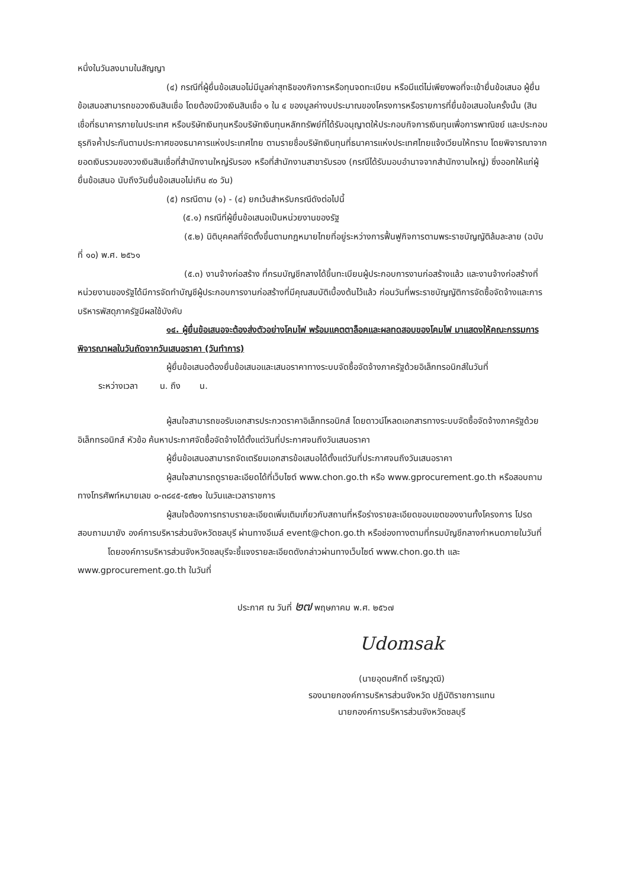หนึ่งในวันลงนามในสัญญา
(๔) กรณีที่ผู้ยื่นข้อเสนอไม่มีมูลค่าสุทธิของกิจการหรือทุนจดทะเบียน หรือมีแต่ไม่เพียงพอที่จะเข้ายื่นข้อเสนอ ผู้ยื่นข้อเสนอสามารถขอวงเงินสินเชื่อ โดยต้องมีวงเงินสินเชื่อ ๑ ใน ๔ ของมูลค่างบประมาณของโครงการหรือรายการที่ยื่นข้อเสนอในครั้งนั้น (สินเชื่อที่ธนาคารภายในประเทศ หรือบริษัทเงินทุนหรือบริษัทเงินทุนหลักทรัพย์ที่ได้รับอนุญาตให้ประกอบกิจการเงินทุนเพื่อการพาณิชย์ และประกอบธุรกิจค้ำประกันตามประกาศของธนาคารแห่งประเทศไทย ตามรายชื่อบริษัทเงินทุนที่ธนาคารแห่งประเทศไทยแจ้งเวียนให้ทราบ โดยพิจารณาจากยอดเงินรวมของวงเงินสินเชื่อที่สำนักงานใหญ่รับรอง หรือที่สำนักงานสาขารับรอง (กรณีได้รับมอบอำนาจจากสำนักงานใหญ่) ซึ่งออกให้แก่ผู้ยื่นข้อเสนอ นับถึงวันยื่นข้อเสนอไม่เกิน ๙๐ วัน)
(๕) กรณีตาม (๑) - (๔) ยกเว้นสำหรับกรณีดังต่อไปนี้
(๕.๑) กรณีที่ผู้ยื่นข้อเสนอเป็นหน่วยงานของรัฐ
(๕.๒) นิติบุคคลที่จัดตั้งขึ้นตามกฎหมายไทยที่อยู่ระหว่างการฟื้นฟูกิจการตามพระราชบัญญัติล้มละลาย (ฉบับที่ ๑๐) พ.ศ. ๒๕๖๑
(๕.๓) งานจ้างก่อสร้าง ที่กรมบัญชีกลางได้ขึ้นทะเบียนผู้ประกอบการงานก่อสร้างแล้ว และงานจ้างก่อสร้างที่หน่วยงานของรัฐได้มีการจัดทำบัญชีผู้ประกอบการงานก่อสร้างที่มีคุณสมบัติเบื้องต้นไว้แล้ว ก่อนวันที่พระราชบัญญัติการจัดซื้อจัดจ้างและการบริหารพัสดุภาครัฐมีผลใช้บังคับ
๑๔. ผู้ยื่นข้อเสนอจะต้องส่งตัวอย่างโคมไฟ พร้อมแคตตาล็อคและผลทดสอบของโคมไฟ มาแสดงให้คณะกรรมการพิจารณาผลในวันถัดจากวันเสนอราคา (วันทำการ)
ผู้ยื่นข้อเสนอต้องยื่นข้อเสนอและเสนอราคาทางระบบจัดซื้อจัดจ้างภาครัฐด้วยอิเล็กทรอนิกส์ในวันที่
ระหว่างเวลา น. ถึง น.
ผู้สนใจสามารถขอรับเอกสารประกวดราคาอิเล็กทรอนิกส์ โดยดาวน์โหลดเอกสารทางระบบจัดซื้อจัดจ้างภาครัฐด้วยอิเล็กทรอนิกส์ หัวข้อ ค้นหาประกาศจัดซื้อจัดจ้างได้ตั้งแต่วันที่ประกาศจนถึงวันเสนอราคา
ผู้ยื่นข้อเสนอสามารถจัดเตรียมเอกสารข้อเสนอได้ตั้งแต่วันที่ประกาศจนถึงวันเสนอราคา
ผู้สนใจสามารถดูรายละเอียดได้ที่เว็บไซต์ www.chon.go.th หรือ www.gprocurement.go.th หรือสอบถามทางโทรศัพท์หมายเลข ๐-๓๘๔๕-๕๙๒๑ ในวันและเวลาราชการ
ผู้สนใจต้องการทราบรายละเอียดเพิ่มเติมเกี่ยวกับสถานที่หรือร่างรายละเอียดขอบเขตของงานทั้งโครงการ โปรดสอบถามมายัง องค์การบริหารส่วนจังหวัดชลบุรี ผ่านทางอีเมล์ event@chon.go.th หรือช่องทางตามที่กรมบัญชีกลางกำหนดภายในวันที่ โดยองค์การบริหารส่วนจังหวัดชลบุรีจะชี้แจงรายละเอียดดังกล่าวผ่านทางเว็บไซต์ www.chon.go.th และ www.gprocurement.go.th ในวันที่
ประกาศ ณ วันที่ ๒๗ พฤษภาคม พ.ศ. ๒๕๖๗
Udomsak
(นายอุดมศักดิ์ เจริญวุฒิ)
รองนายกองค์การบริหารส่วนจังหวัด ปฏิบัติราชการแทน
นายกองค์การบริหารส่วนจังหวัดชลบุรี